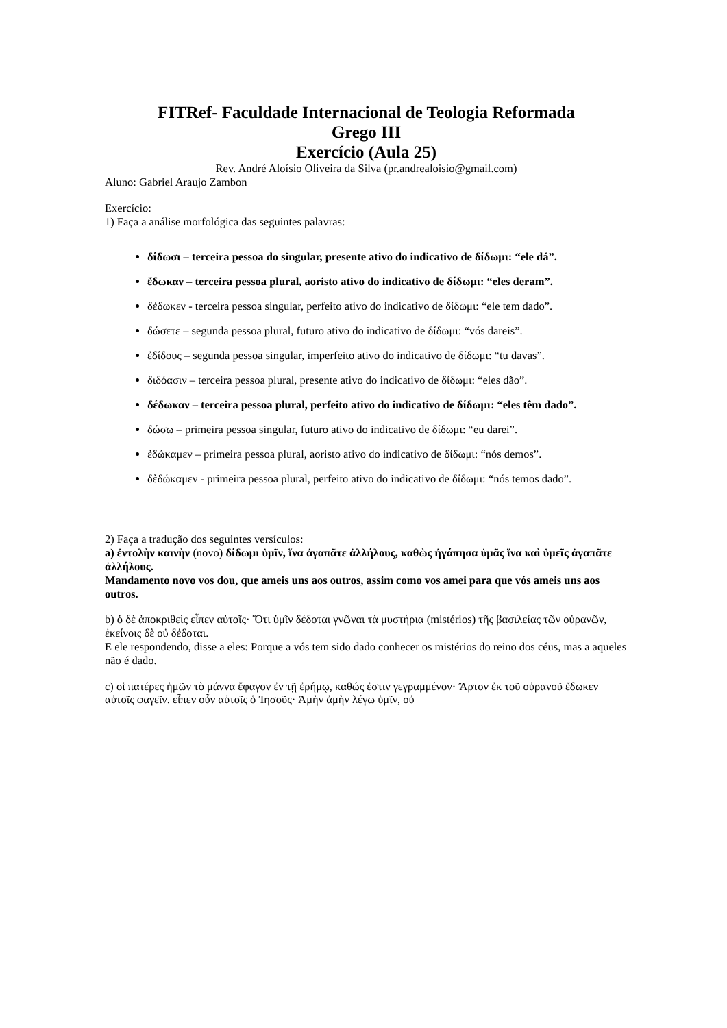FITRef- Faculdade Internacional de Teologia Reformada
Grego III
Exercício (Aula 25)
Rev. André Aloísio Oliveira da Silva (pr.andrealoisio@gmail.com)
Aluno: Gabriel Araujo Zambon
Exercício:
1) Faça a análise morfológica das seguintes palavras:
δίδωσι – terceira pessoa do singular, presente ativo do indicativo de δίδωμι: “ele dá”.
ἔδωκαν – terceira pessoa plural, aoristo ativo do indicativo de δίδωμι: “eles deram”.
δέδωκεν - terceira pessoa singular, perfeito ativo do indicativo de δίδωμι: “ele tem dado”.
δώσετε – segunda pessoa plural, futuro ativo do indicativo de δίδωμι: “vós dareis”.
ἐδίδους – segunda pessoa singular, imperfeito ativo do indicativo de δίδωμι: “tu davas”.
διδόασιν – terceira pessoa plural, presente ativo do indicativo de δίδωμι: “eles dão”.
δέδωκαν – terceira pessoa plural, perfeito ativo do indicativo de δίδωμι: “eles têm dado”.
δώσω – primeira pessoa singular, futuro ativo do indicativo de δίδωμι: “eu darei”.
ἐδώκαμεν – primeira pessoa plural, aoristo ativo do indicativo de δίδωμι: “nós demos”.
δὲδώκαμεν - primeira pessoa plural, perfeito ativo do indicativo de δίδωμι: “nós temos dado”.
2) Faça a tradução dos seguintes versículos:
a) ἐντολὴν καινὴν (novo) δίδωμι ὑμῖν, ἵνα ἀγαπᾶτε ἀλλήλους, καθὼς ἠγάπησα ὑμᾶς ἵνα καὶ ὑμεῖς ἀγαπᾶτε ἀλλήλους.
Mandamento novo vos dou, que ameis uns aos outros, assim como vos amei para que vós ameis uns aos outros.
b) ὁ δὲ ἀποκριθεὶς εἶπεν αὐτοῖς· Ὅτι ὑμῖν δέδοται γνῶναι τὰ μυστήρια (mistérios) τῆς βασιλείας τῶν οὐρανῶν, ἐκείνοις δὲ οὐ δέδοται.
E ele respondendo, disse a eles: Porque a vós tem sido dado conhecer os mistérios do reino dos céus, mas a aqueles não é dado.
c) οἱ πατέρες ἡμῶν τὸ μάννα ἔφαγον ἐν τῇ ἐρήμῳ, καθώς ἐστιν γεγραμμένον· Ἄρτον ἐκ τοῦ οὐρανοῦ ἔδωκεν αὐτοῖς φαγεῖν. εἶπεν οὖν αὐτοῖς ὁ Ἰησοῦς· Ἀμὴν ἀμὴν λέγω ὑμῖν, οὐ